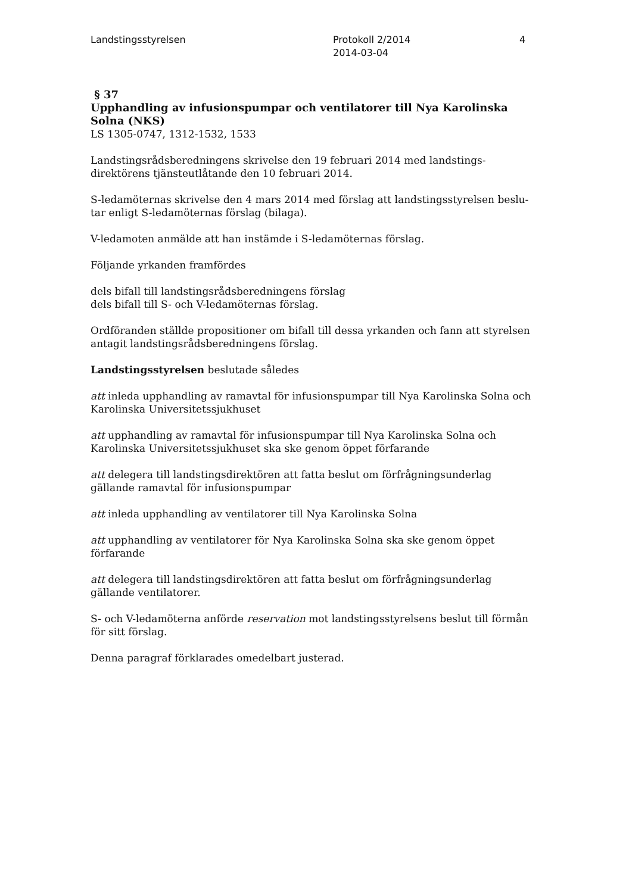Landstingsstyrelsen Protokoll 2/2014
2014-03-04
4
§ 37
Upphandling av infusionspumpar och ventilatorer till Nya Karolinska Solna (NKS)
LS 1305-0747, 1312-1532, 1533
Landstingsrådsberedningens skrivelse den 19 februari 2014 med landstings-
direktörens tjänsteutlåtande den 10 februari 2014.
S-ledamöternas skrivelse den 4 mars 2014 med förslag att landstingsstyrelsen beslu-
tar enligt S-ledamöternas förslag (bilaga).
V-ledamoten anmälde att han instämde i S-ledamöternas förslag.
Följande yrkanden framfördes
dels bifall till landstingsrådsberedningens förslag
dels bifall till S- och V-ledamöternas förslag.
Ordföranden ställde propositioner om bifall till dessa yrkanden och fann att styrelsen antagit landstingsrådsberedningens förslag.
Landstingsstyrelsen beslutade således
att inleda upphandling av ramavtal för infusionspumpar till Nya Karolinska Solna och Karolinska Universitetssjukhuset
att upphandling av ramavtal för infusionspumpar till Nya Karolinska Solna och Karolinska Universitetssjukhuset ska ske genom öppet förfarande
att delegera till landstingsdirektören att fatta beslut om förfrågningsunderlag
gällande ramavtal för infusionspumpar
att inleda upphandling av ventilatorer till Nya Karolinska Solna
att upphandling av ventilatorer för Nya Karolinska Solna ska ske genom öppet
förfarande
att delegera till landstingsdirektören att fatta beslut om förfrågningsunderlag
gällande ventilatorer.
S- och V-ledamöterna anförde reservation mot landstingsstyrelsens beslut till förmån för sitt förslag.
Denna paragraf förklarades omedelbart justerad.